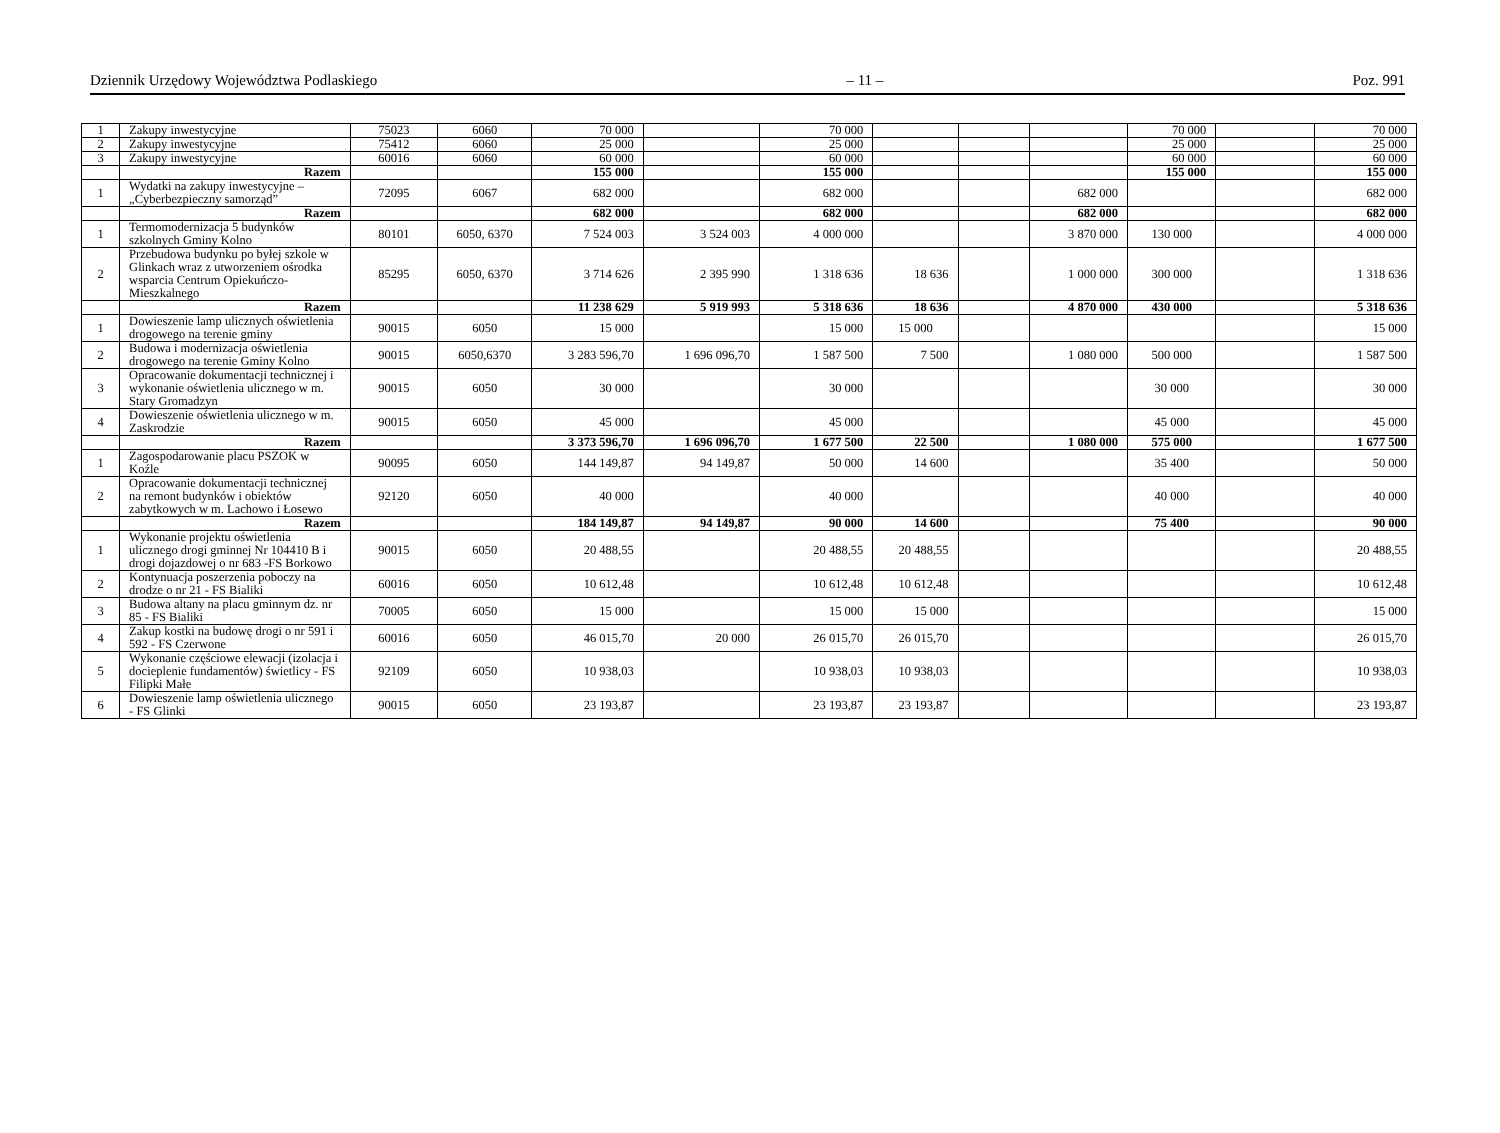Dziennik Urzędowy Województwa Podlaskiego – 11 – Poz. 991
| 1 | Zakupy inwestycyjne | 75023 | 6060 | 70 000 | | 70 000 | | | | 70 000 | | 70 000 |
| 2 | Zakupy inwestycyjne | 75412 | 6060 | 25 000 | | 25 000 | | | | 25 000 | | 25 000 |
| 3 | Zakupy inwestycyjne | 60016 | 6060 | 60 000 | | 60 000 | | | | 60 000 | | 60 000 |
| | Razem | | | 155 000 | | 155 000 | | | | 155 000 | | 155 000 |
| 1 | Wydatki na zakupy inwestycyjne – „Cyberbezpieczny samorząd” | 72095 | 6067 | 682 000 | | 682 000 | | | 682 000 | | | 682 000 |
| | Razem | | | 682 000 | | 682 000 | | | 682 000 | | | 682 000 |
| 1 | Termomodernizacja 5 budynków szkolnych Gminy Kolno | 80101 | 6050, 6370 | 7 524 003 | 3 524 003 | 4 000 000 | | | 3 870 000 | 130 000 | | 4 000 000 |
| 2 | Przebudowa budynku po byłej szkole w Glinkach wraz z utworzeniem ośrodka wsparcia Centrum Opiekuńczo-Mieszkalnego | 85295 | 6050, 6370 | 3 714 626 | 2 395 990 | 1 318 636 | 18 636 | | 1 000 000 | 300 000 | | 1 318 636 |
| | Razem | | | 11 238 629 | 5 919 993 | 5 318 636 | 18 636 | | 4 870 000 | 430 000 | | 5 318 636 |
| 1 | Dowieszenie lamp ulicznych oświetlenia drogowego na terenie gminy | 90015 | 6050 | 15 000 | | 15 000 | 15 000 | | | | | 15 000 |
| 2 | Budowa i modernizacja oświetlenia drogowego na terenie Gminy Kolno | 90015 | 6050,6370 | 3 283 596,70 | 1 696 096,70 | 1 587 500 | 7 500 | | 1 080 000 | 500 000 | | 1 587 500 |
| 3 | Opracowanie dokumentacji technicznej i wykonanie oświetlenia ulicznego w m. Stary Gromadzyn | 90015 | 6050 | 30 000 | | 30 000 | | | | 30 000 | | 30 000 |
| 4 | Dowieszenie oświetlenia ulicznego w m. Zaskrodzie | 90015 | 6050 | 45 000 | | 45 000 | | | | 45 000 | | 45 000 |
| | Razem | | | 3 373 596,70 | 1 696 096,70 | 1 677 500 | 22 500 | | 1 080 000 | 575 000 | | 1 677 500 |
| 1 | Zagospodarowanie placu PSZOK w Koźle | 90095 | 6050 | 144 149,87 | 94 149,87 | 50 000 | 14 600 | | | 35 400 | | 50 000 |
| 2 | Opracowanie dokumentacji technicznej na remont budynków i obiektów zabytkowych w m. Lachowo i Łosewo | 92120 | 6050 | 40 000 | | 40 000 | | | | 40 000 | | 40 000 |
| | Razem | | | 184 149,87 | 94 149,87 | 90 000 | 14 600 | | | 75 400 | | 90 000 |
| 1 | Wykonanie projektu oświetlenia ulicznego drogi gminnej Nr 104410 B i drogi dojazdowej o nr 683 -FS Borkowo | 90015 | 6050 | 20 488,55 | | 20 488,55 | 20 488,55 | | | | | 20 488,55 |
| 2 | Kontynuacja poszerzenia poboczy na drodze o nr 21 - FS Bialiki | 60016 | 6050 | 10 612,48 | | 10 612,48 | 10 612,48 | | | | | 10 612,48 |
| 3 | Budowa altany na placu gminnym dz. nr 85 - FS Bialiki | 70005 | 6050 | 15 000 | | 15 000 | 15 000 | | | | | 15 000 |
| 4 | Zakup kostki na budowę drogi o nr 591 i 592 - FS Czerwone | 60016 | 6050 | 46 015,70 | 20 000 | 26 015,70 | 26 015,70 | | | | | 26 015,70 |
| 5 | Wykonanie częściowe elewacji (izolacja i docieplenie fundamentów) świetlicy - FS Filipki Małe | 92109 | 6050 | 10 938,03 | | 10 938,03 | 10 938,03 | | | | | 10 938,03 |
| 6 | Dowieszenie lamp oświetlenia ulicznego - FS Glinki | 90015 | 6050 | 23 193,87 | | 23 193,87 | 23 193,87 | | | | | 23 193,87 |